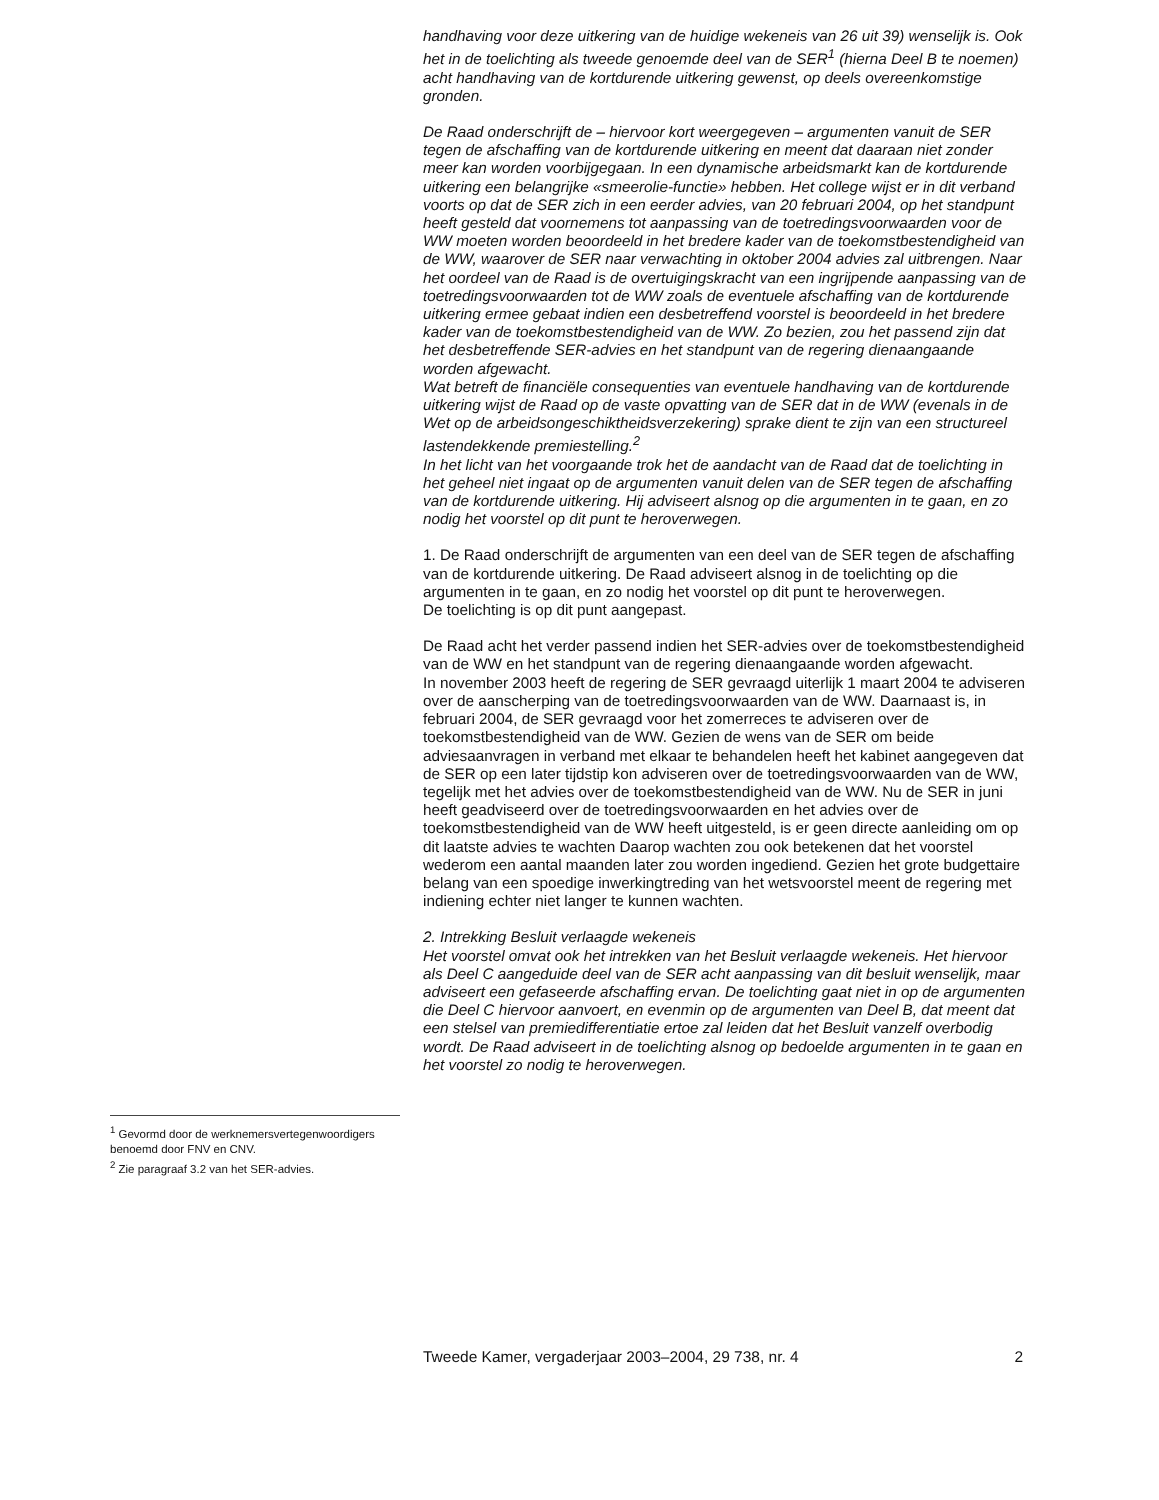handhaving voor deze uitkering van de huidige wekeneis van 26 uit 39) wenselijk is. Ook het in de toelichting als tweede genoemde deel van de SER<sup>1</sup> (hierna Deel B te noemen) acht handhaving van de kortdurende uitkering gewenst, op deels overeenkomstige gronden.
De Raad onderschrijft de – hiervoor kort weergegeven – argumenten vanuit de SER tegen de afschaffing van de kortdurende uitkering en meent dat daaraan niet zonder meer kan worden voorbijgegaan. In een dynamische arbeidsmarkt kan de kortdurende uitkering een belangrijke «smeerolie-functie» hebben. Het college wijst er in dit verband voorts op dat de SER zich in een eerder advies, van 20 februari 2004, op het standpunt heeft gesteld dat voornemens tot aanpassing van de toetredingsvoorwaarden voor de WW moeten worden beoordeeld in het bredere kader van de toekomstbestendigheid van de WW, waarover de SER naar verwachting in oktober 2004 advies zal uitbrengen. Naar het oordeel van de Raad is de overtuigingskracht van een ingrijpende aanpassing van de toetredingsvoorwaarden tot de WW zoals de eventuele afschaffing van de kortdurende uitkering ermee gebaat indien een desbetreffend voorstel is beoordeeld in het bredere kader van de toekomstbestendigheid van de WW. Zo bezien, zou het passend zijn dat het desbetreffende SER-advies en het standpunt van de regering dienaangaande worden afgewacht.
Wat betreft de financiële consequenties van eventuele handhaving van de kortdurende uitkering wijst de Raad op de vaste opvatting van de SER dat in de WW (evenals in de Wet op de arbeidsongeschiktheidsverzekering) sprake dient te zijn van een structureel lastendekkende premiestelling.<sup>2</sup>
In het licht van het voorgaande trok het de aandacht van de Raad dat de toelichting in het geheel niet ingaat op de argumenten vanuit delen van de SER tegen de afschaffing van de kortdurende uitkering. Hij adviseert alsnog op die argumenten in te gaan, en zo nodig het voorstel op dit punt te heroverwegen.
1. De Raad onderschrijft de argumenten van een deel van de SER tegen de afschaffing van de kortdurende uitkering. De Raad adviseert alsnog in de toelichting op die argumenten in te gaan, en zo nodig het voorstel op dit punt te heroverwegen.
De toelichting is op dit punt aangepast.
De Raad acht het verder passend indien het SER-advies over de toekomstbestendigheid van de WW en het standpunt van de regering dienaangaande worden afgewacht.
In november 2003 heeft de regering de SER gevraagd uiterlijk 1 maart 2004 te adviseren over de aanscherping van de toetredingsvoorwaarden van de WW. Daarnaast is, in februari 2004, de SER gevraagd voor het zomerreces te adviseren over de toekomstbestendigheid van de WW. Gezien de wens van de SER om beide adviesaanvragen in verband met elkaar te behandelen heeft het kabinet aangegeven dat de SER op een later tijdstip kon adviseren over de toetredingsvoorwaarden van de WW, tegelijk met het advies over de toekomstbestendigheid van de WW. Nu de SER in juni heeft geadviseerd over de toetredingsvoorwaarden en het advies over de toekomstbestendigheid van de WW heeft uitgesteld, is er geen directe aanleiding om op dit laatste advies te wachten Daarop wachten zou ook betekenen dat het voorstel wederom een aantal maanden later zou worden ingediend. Gezien het grote budgettaire belang van een spoedige inwerkingtreding van het wetsvoorstel meent de regering met indiening echter niet langer te kunnen wachten.
2. Intrekking Besluit verlaagde wekeneis
Het voorstel omvat ook het intrekken van het Besluit verlaagde wekeneis. Het hiervoor als Deel C aangeduide deel van de SER acht aanpassing van dit besluit wenselijk, maar adviseert een gefaseerde afschaffing ervan. De toelichting gaat niet in op de argumenten die Deel C hiervoor aanvoert, en evenmin op de argumenten van Deel B, dat meent dat een stelsel van premiedifferentiatie ertoe zal leiden dat het Besluit vanzelf overbodig wordt. De Raad adviseert in de toelichting alsnog op bedoelde argumenten in te gaan en het voorstel zo nodig te heroverwegen.
<sup>1</sup> Gevormd door de werknemersvertegen­woordigers benoemd door FNV en CNV.
<sup>2</sup> Zie paragraaf 3.2 van het SER-advies.
Tweede Kamer, vergaderjaar 2003–2004, 29 738, nr. 4 2